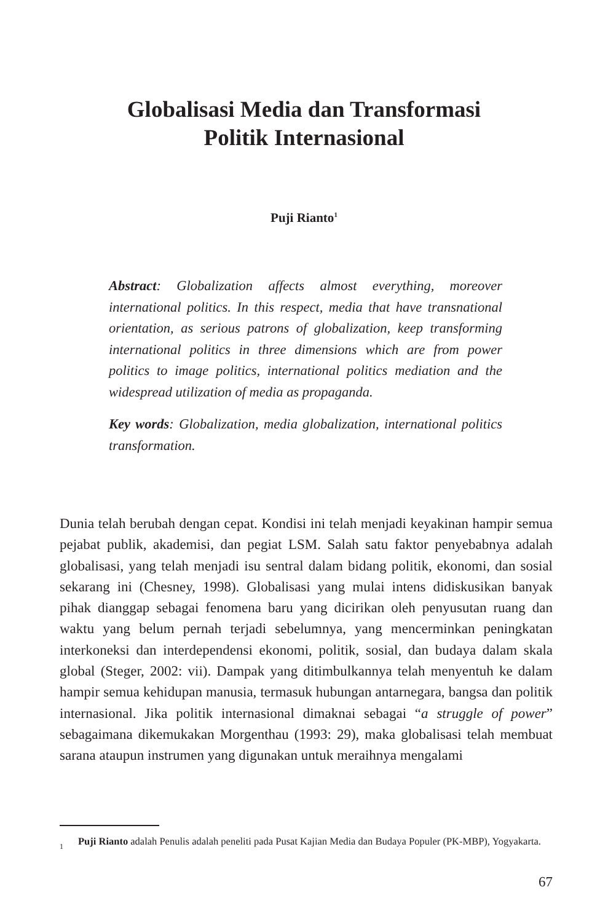Globalisasi Media dan Transformasi
Politik Internasional
Puji Rianto<sup>1</sup>
Abstract: Globalization affects almost everything, moreover international politics. In this respect, media that have transnational orientation, as serious patrons of globalization, keep transforming international politics in three dimensions which are from power politics to image politics, international politics mediation and the widespread utilization of media as propaganda.
Key words: Globalization, media globalization, international politics transformation.
Dunia telah berubah dengan cepat. Kondisi ini telah menjadi keyakinan hampir semua pejabat publik, akademisi, dan pegiat LSM. Salah satu faktor penyebabnya adalah globalisasi, yang telah menjadi isu sentral dalam bidang politik, ekonomi, dan sosial sekarang ini (Chesney, 1998). Globalisasi yang mulai intens didiskusikan banyak pihak dianggap sebagai fenomena baru yang dicirikan oleh penyusutan ruang dan waktu yang belum pernah terjadi sebelumnya, yang mencerminkan peningkatan interkoneksi dan interdependensi ekonomi, politik, sosial, dan budaya dalam skala global (Steger, 2002: vii). Dampak yang ditimbulkannya telah menyentuh ke dalam hampir semua kehidupan manusia, termasuk hubungan antarnegara, bangsa dan politik internasional. Jika politik internasional dimaknai sebagai “a struggle of power” sebagaimana dikemukakan Morgenthau (1993: 29), maka globalisasi telah membuat sarana ataupun instrumen yang digunakan untuk meraihnya mengalami
1 Puji Rianto adalah Penulis adalah peneliti pada Pusat Kajian Media dan Budaya Populer (PK-MBP), Yogyakarta.
67